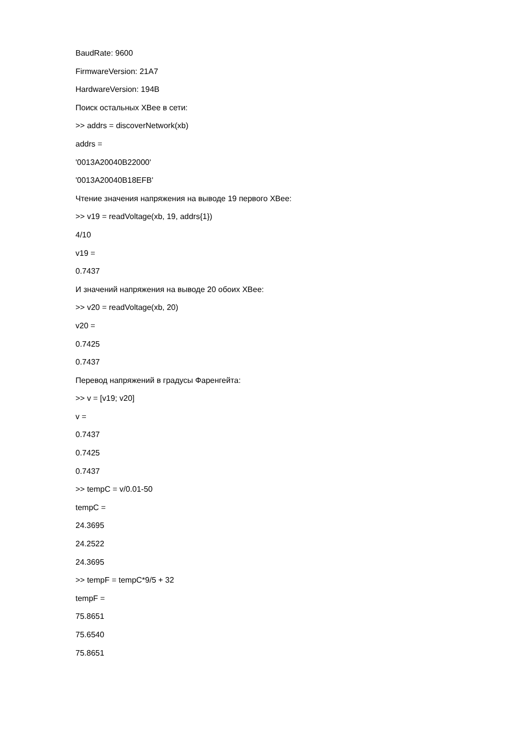BaudRate: 9600
FirmwareVersion: 21A7
HardwareVersion: 194B
Поиск остальных XBee в сети:
>> addrs = discoverNetwork(xb)
addrs =
'0013A20040B22000'
'0013A20040B18EFB'
Чтение значения напряжения на выводе 19 первого XBee:
>> v19 = readVoltage(xb, 19, addrs{1})
4/10
v19 =
0.7437
И значений напряжения на выводе 20 обоих XBee:
>> v20 = readVoltage(xb, 20)
v20 =
0.7425
0.7437
Перевод напряжений в градусы Фаренгейта:
>> v = [v19; v20]
v =
0.7437
0.7425
0.7437
>> tempC = v/0.01-50
tempC =
24.3695
24.2522
24.3695
>> tempF = tempC*9/5 + 32
tempF =
75.8651
75.6540
75.8651